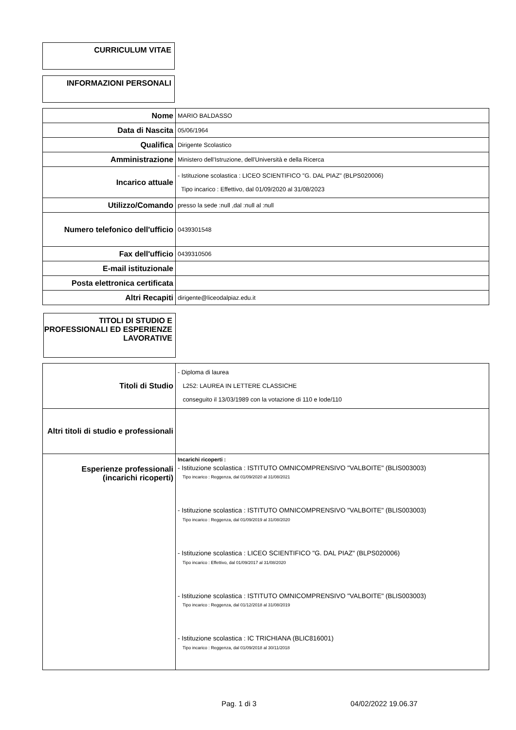CURRICULUM VITAE
INFORMAZIONI PERSONALI
| Nome | MARIO BALDASSO |
| Data di Nascita | 05/06/1964 |
| Qualifica | Dirigente Scolastico |
| Amministrazione | Ministero dell'Istruzione, dell'Università e della Ricerca |
| Incarico attuale | - Istituzione scolastica : LICEO SCIENTIFICO "G. DAL PIAZ" (BLPS020006) Tipo incarico : Effettivo, dal 01/09/2020 al 31/08/2023 |
| Utilizzo/Comando | presso la sede :null ,dal :null al :null |
| Numero telefonico dell'ufficio | 0439301548 |
| Fax dell'ufficio | 0439310506 |
| E-mail istituzionale | |
| Posta elettronica certificata | |
| Altri Recapiti | dirigente@liceodalpiaz.edu.it |
TITOLI DI STUDIO E PROFESSIONALI ED ESPERIENZE LAVORATIVE
| Titoli di Studio | - Diploma di laurea L252: LAUREA IN LETTERE CLASSICHE conseguito il 13/03/1989 con la votazione di 110 e lode/110 |
| Altri titoli di studio e professionali | |
| Esperienze professionali (incarichi ricoperti) | Incarichi ricoperti : - Istituzione scolastica : ISTITUTO OMNICOMPRENSIVO "VALBOITE" (BLIS003003) Tipo incarico : Reggenza, dal 01/09/2020 al 31/08/2021 - Istituzione scolastica : ISTITUTO OMNICOMPRENSIVO "VALBOITE" (BLIS003003) Tipo incarico : Reggenza, dal 01/09/2019 al 31/08/2020 - Istituzione scolastica : LICEO SCIENTIFICO "G. DAL PIAZ" (BLPS020006) Tipo incarico : Effettivo, dal 01/09/2017 al 31/08/2020 - Istituzione scolastica : ISTITUTO OMNICOMPRENSIVO "VALBOITE" (BLIS003003) Tipo incarico : Reggenza, dal 01/12/2018 al 31/08/2019 - Istituzione scolastica : IC TRICHIANA (BLIC816001) Tipo incarico : Reggenza, dal 01/09/2018 al 30/11/2018 |
Pag. 1 di 3 04/02/2022 19.06.37